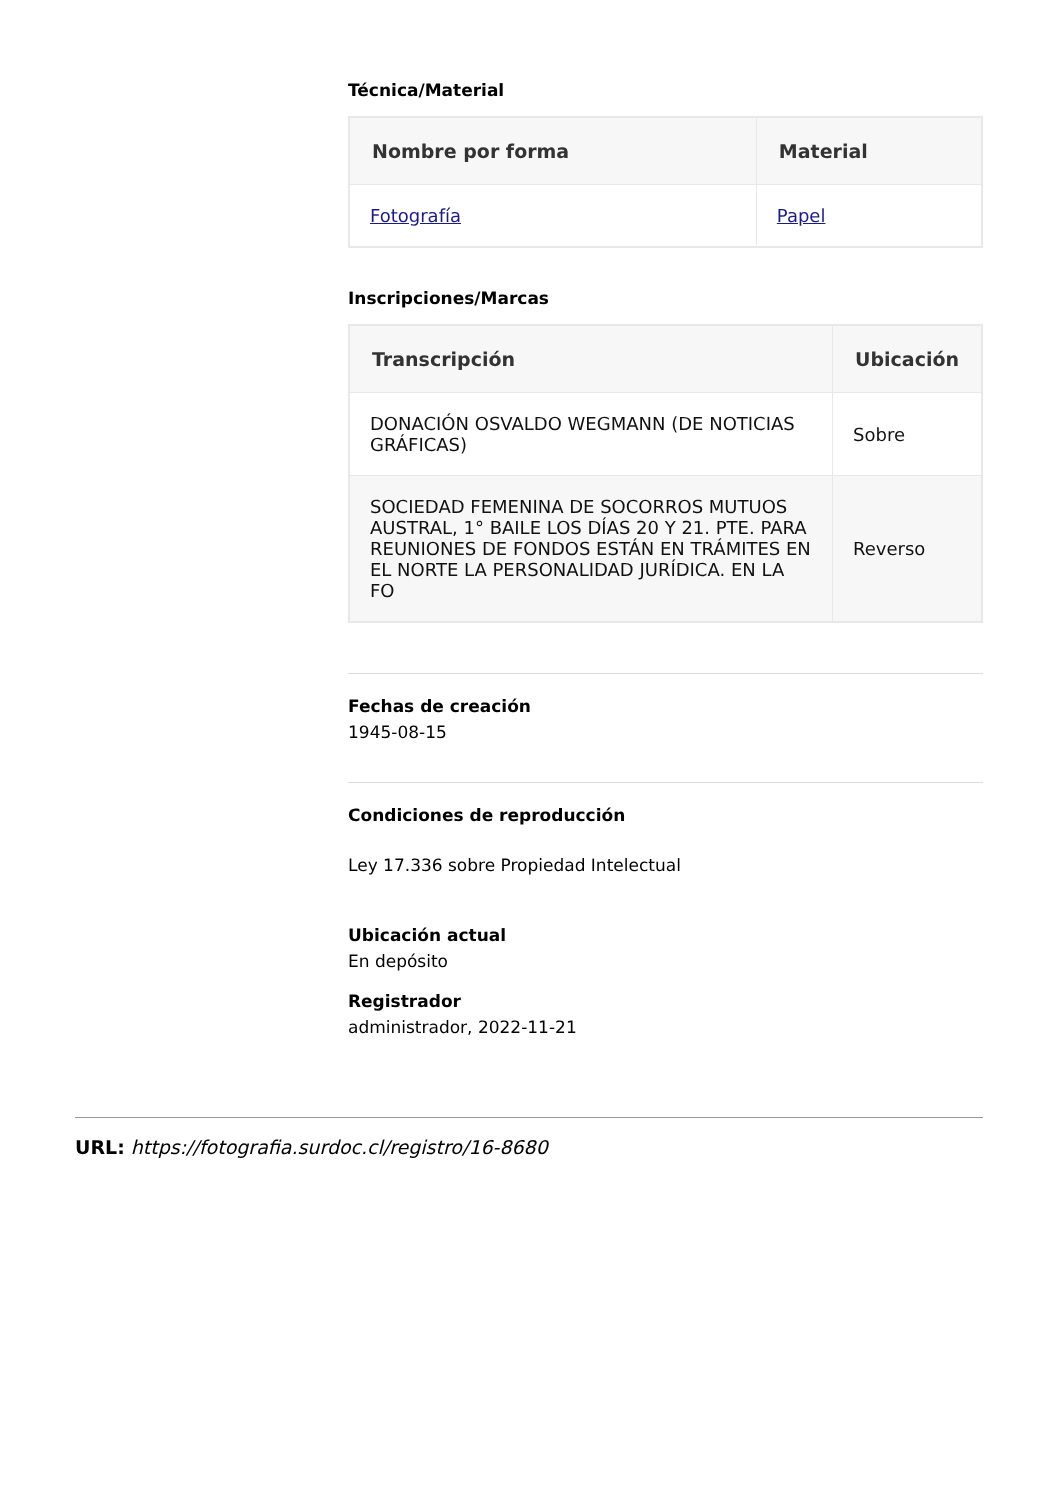Técnica/Material
| Nombre por forma | Material |
| --- | --- |
| Fotografía | Papel |
Inscripciones/Marcas
| Transcripción | Ubicación |
| --- | --- |
| DONACIÓN OSVALDO WEGMANN (DE NOTICIAS GRÁFICAS) | Sobre |
| SOCIEDAD FEMENINA DE SOCORROS MUTUOS AUSTRAL, 1° BAILE LOS DÍAS 20 Y 21. PTE. PARA REUNIONES DE FONDOS ESTÁN EN TRÁMITES EN EL NORTE LA PERSONALIDAD JURÍDICA. EN LA FO | Reverso |
Fechas de creación
1945-08-15
Condiciones de reproducción
Ley 17.336 sobre Propiedad Intelectual
Ubicación actual
En depósito
Registrador
administrador, 2022-11-21
URL: https://fotografia.surdoc.cl/registro/16-8680